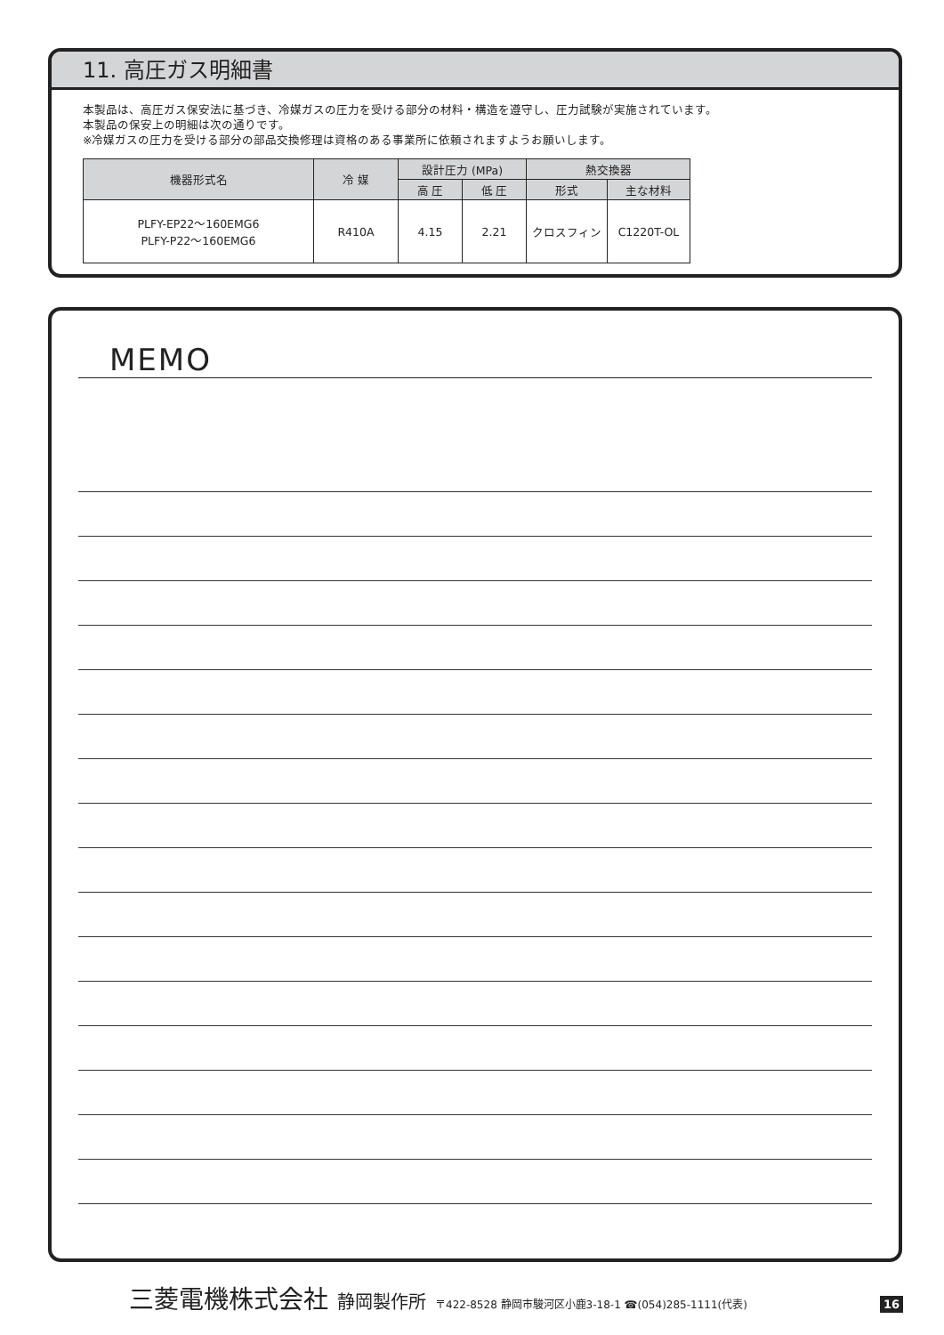11. 高圧ガス明細書
本製品は、高圧ガス保安法に基づき、冷媒ガスの圧力を受ける部分の材料・構造を遵守し、圧力試験が実施されています。
本製品の保安上の明細は次の通りです。
※冷媒ガスの圧力を受ける部分の部品交換修理は資格のある事業所に依頼されますようお願いします。
| 機器形式名 | 冷 媒 | 設計圧力 (MPa) | | 熱交換器 | |
| --- | --- | --- | --- | --- | --- |
| | | 高 圧 | 低 圧 | 形式 | 主な材料 |
| PLFY-EP22～160EMG6 PLFY-P22～160EMG6 | R410A | 4.15 | 2.21 | クロスフィン | C1220T-OL |
MEMO
三菱電機株式会社 静岡製作所 〒422-8528 静岡市駿河区小鹿3-18-1 ☎(054)285-1111(代表) 16